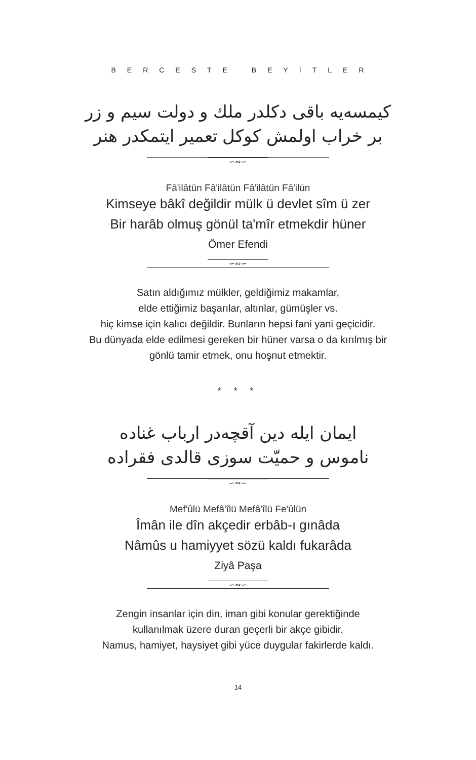BERCESTE BEYİTLER
كيمسه‌يه باقى دكلدر ملك و دولت سيم و زر
بر خراب اولمش كوكل تعمير ايتمكدر هنر
∽∾∽
Fâ'ilâtün Fâ'ilâtün Fâ'ilâtün Fâ'ilün
Kimseye bâkî değildir mülk ü devlet sîm ü zer
Bir harâb olmuş gönül ta'mîr etmekdir hüner
Ömer Efendi
∽∾∽
Satın aldığımız mülkler, geldiğimiz makamlar,
elde ettiğimiz başarılar, altınlar, gümüşler vs.
hiç kimse için kalıcı değildir. Bunların hepsi fani yani geçicidir.
Bu dünyada elde edilmesi gereken bir hüner varsa o da kırılmış bir
gönlü tamir etmek, onu hoşnut etmektir.
* * *
ايمان ايله دين آقچه‌در ارباب غناده
ناموس و حميّت سوزى قالدى فقراده
∽∾∽
Mef'ûlü Mefâ'îlü Mefâ'îlü Fe'ûlün
Îmân ile dîn akçedir erbâb-ı gınâda
Nâmûs u hamiyyet sözü kaldı fukarâda
Ziyâ Paşa
∽∾∽
Zengin insanlar için din, iman gibi konular gerektiğinde
kullanılmak üzere duran geçerli bir akçe gibidir.
Namus, hamiyet, haysiyet gibi yüce duygular fakirlerde kaldı.
14